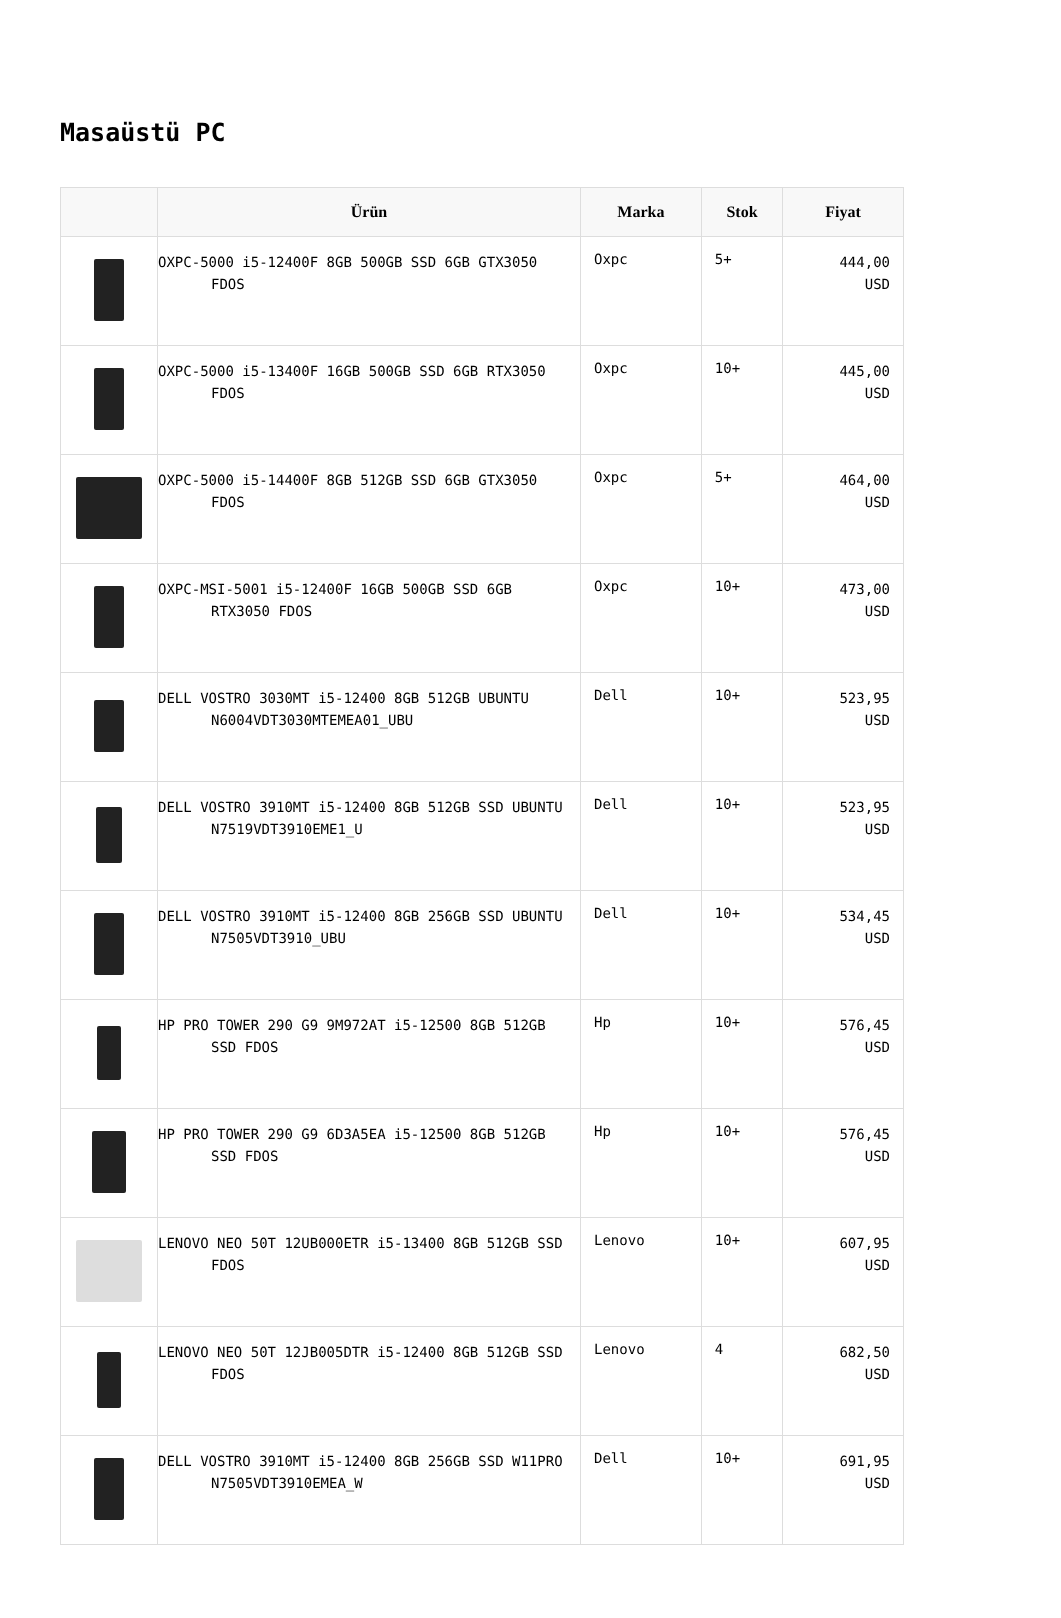Masaüstü PC
| | Ürün | Marka | Stok | Fiyat |
| --- | --- | --- | --- | --- |
| | OXPC-5000 i5-12400F 8GB 500GB SSD 6GB GTX3050 FDOS | Oxpc | 5+ | 444,00 USD |
| | OXPC-5000 i5-13400F 16GB 500GB SSD 6GB RTX3050 FDOS | Oxpc | 10+ | 445,00 USD |
| | OXPC-5000 i5-14400F 8GB 512GB SSD 6GB GTX3050 FDOS | Oxpc | 5+ | 464,00 USD |
| | OXPC-MSI-5001 i5-12400F 16GB 500GB SSD 6GB RTX3050 FDOS | Oxpc | 10+ | 473,00 USD |
| | DELL VOSTRO 3030MT i5-12400 8GB 512GB UBUNTU N6004VDT3030MTEMEA01_UBU | Dell | 10+ | 523,95 USD |
| | DELL VOSTRO 3910MT i5-12400 8GB 512GB SSD UBUNTU N7519VDT3910EME1_U | Dell | 10+ | 523,95 USD |
| | DELL VOSTRO 3910MT i5-12400 8GB 256GB SSD UBUNTU N7505VDT3910_UBU | Dell | 10+ | 534,45 USD |
| | HP PRO TOWER 290 G9 9M972AT i5-12500 8GB 512GB SSD FDOS | Hp | 10+ | 576,45 USD |
| | HP PRO TOWER 290 G9 6D3A5EA i5-12500 8GB 512GB SSD FDOS | Hp | 10+ | 576,45 USD |
| | LENOVO NEO 50T 12UB000ETR i5-13400 8GB 512GB SSD FDOS | Lenovo | 10+ | 607,95 USD |
| | LENOVO NEO 50T 12JB005DTR i5-12400 8GB 512GB SSD FDOS | Lenovo | 4 | 682,50 USD |
| | DELL VOSTRO 3910MT i5-12400 8GB 256GB SSD W11PRO N7505VDT3910EMEA_W | Dell | 10+ | 691,95 USD |